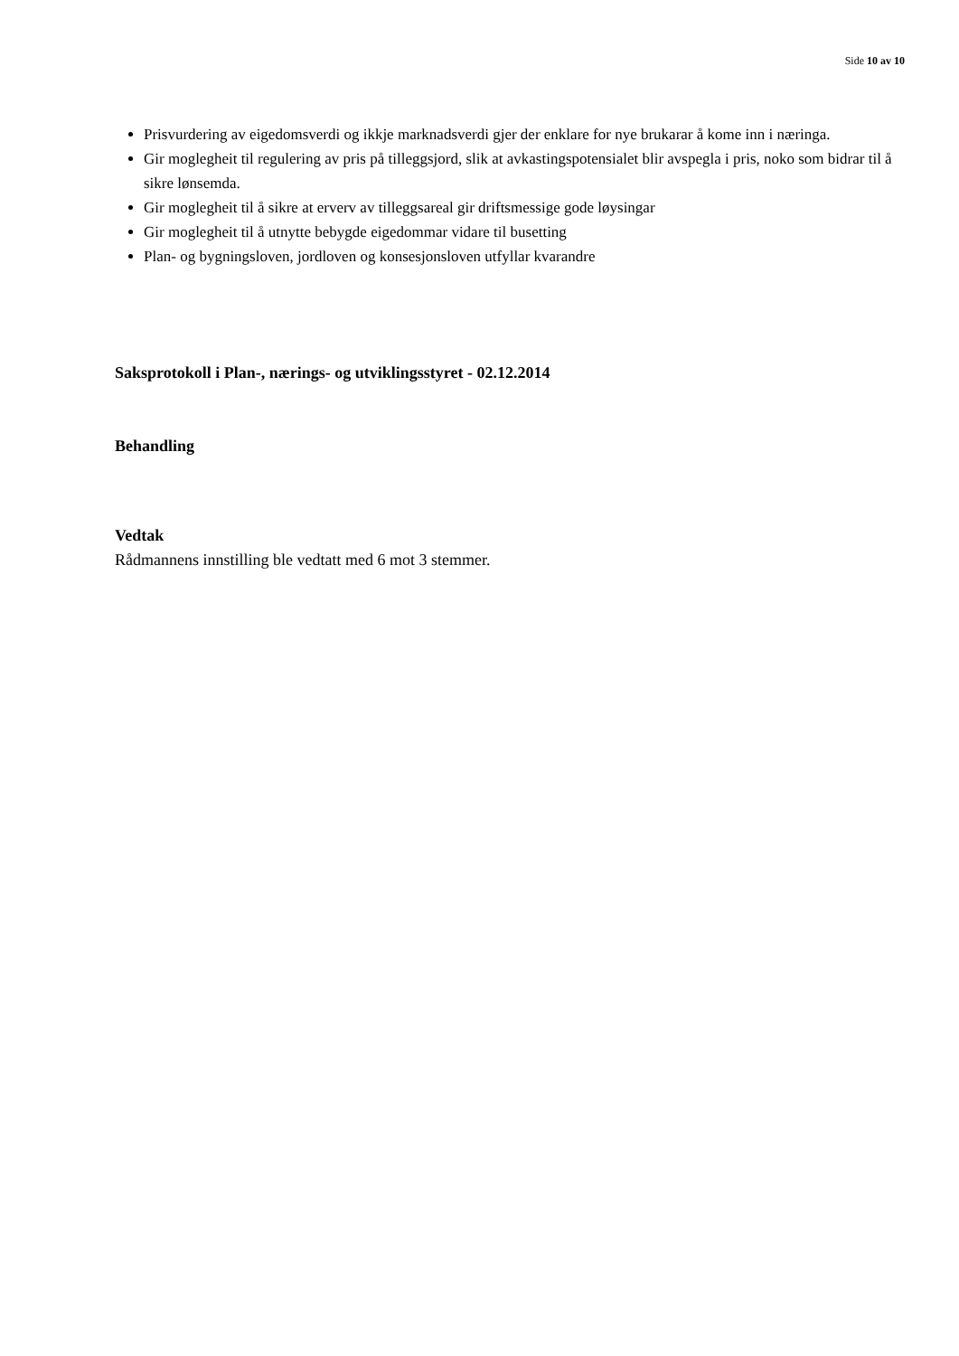Side 10 av 10
Prisvurdering av eigedomsverdi og ikkje marknadsverdi gjer der enklare for nye brukarar å kome inn i næringa.
Gir moglegheit til regulering av pris på tilleggsjord, slik at avkastingspotensialet blir avspegla i pris, noko som bidrar til å sikre lønsemda.
Gir moglegheit til å sikre at erverv av tilleggsareal gir driftsmessige gode løysingar
Gir moglegheit til å utnytte bebygde eigedommar vidare til busetting
Plan- og bygningsloven, jordloven og konsesjonsloven utfyllar kvarandre
Saksprotokoll i Plan-, nærings- og utviklingsstyret - 02.12.2014
Behandling
Vedtak
Rådmannens innstilling ble vedtatt med 6 mot 3 stemmer.